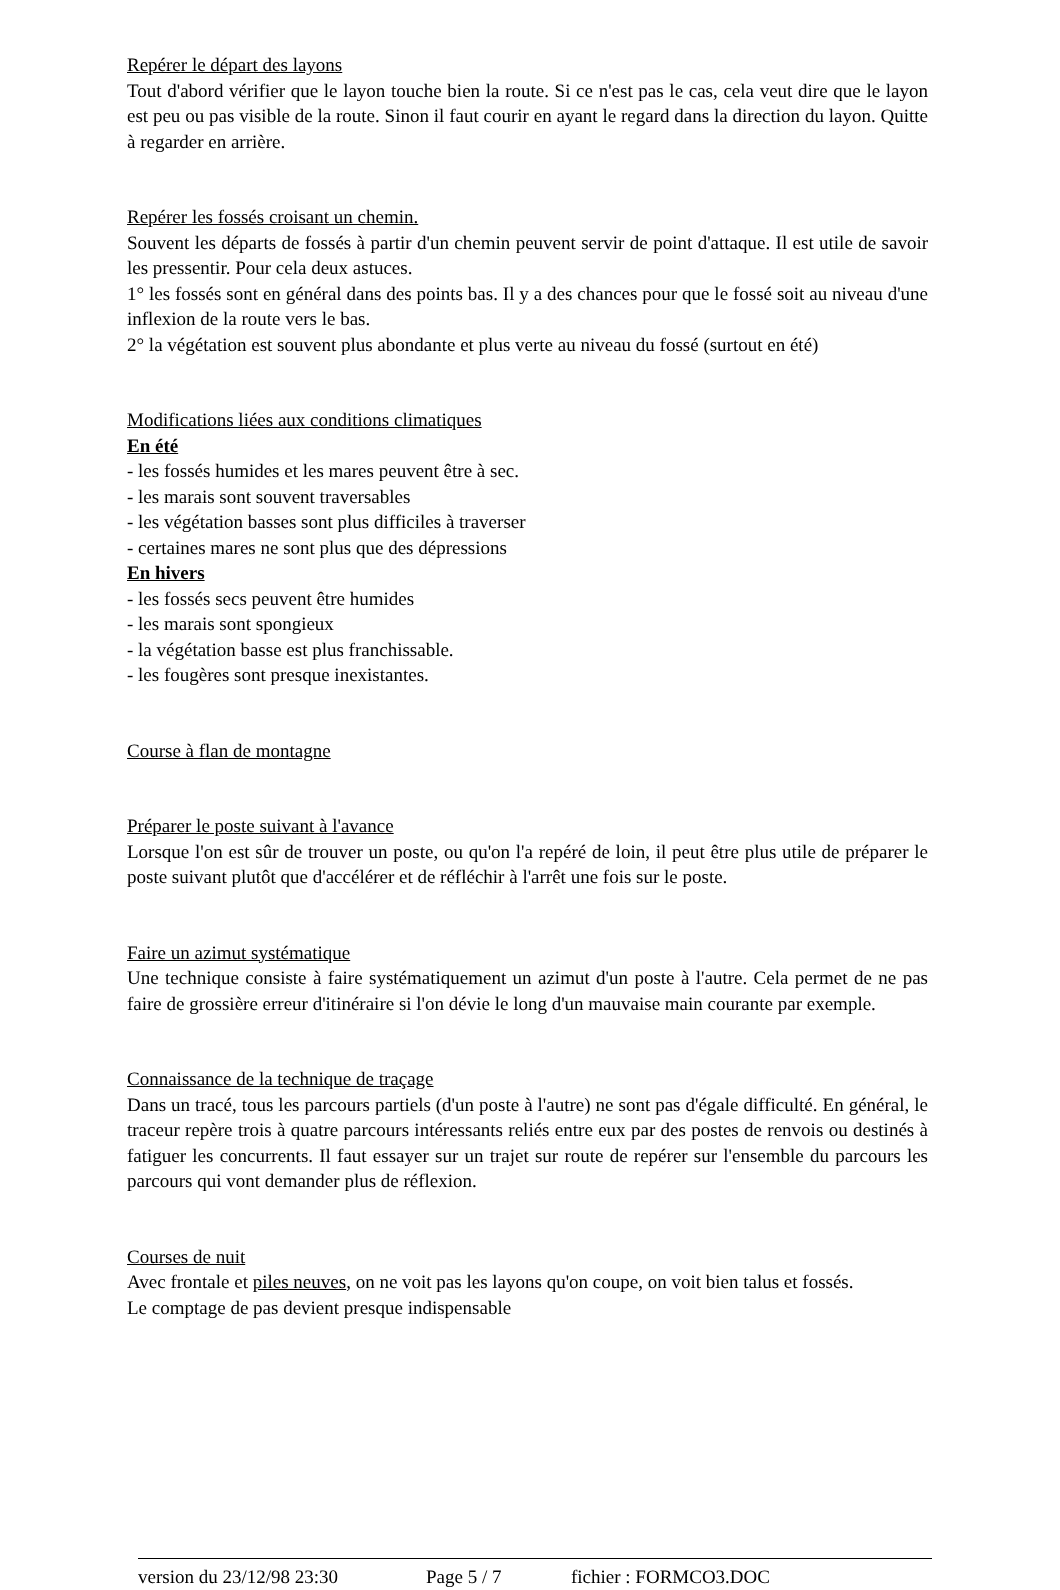Repérer le départ des layons
Tout d'abord vérifier que le layon touche bien la route. Si ce n'est pas le cas, cela veut dire que le layon est peu ou pas visible de la route. Sinon il faut courir en ayant le regard dans la direction du layon. Quitte à regarder en arrière.
Repérer les fossés croisant un chemin.
Souvent les départs de fossés à partir d'un chemin peuvent servir de point d'attaque. Il est utile de savoir les pressentir. Pour cela deux astuces.
1° les fossés sont en général dans des points bas. Il y a des chances pour que le fossé soit au niveau d'une inflexion de la route vers le bas.
2° la végétation est souvent plus abondante et plus verte au niveau du fossé (surtout en été)
Modifications liées aux conditions climatiques
En été
- les fossés humides et les mares peuvent être à sec.
- les marais sont souvent traversables
- les végétation basses sont plus difficiles à traverser
- certaines mares ne sont plus que des dépressions
En hivers
- les fossés secs peuvent être humides
- les marais sont spongieux
- la végétation basse est plus franchissable.
- les fougères sont presque inexistantes.
Course à flan de montagne
Préparer le poste suivant à l'avance
Lorsque l'on est sûr de trouver un poste, ou qu'on l'a repéré de loin, il peut être plus utile de préparer le poste suivant plutôt que d'accélérer et de réfléchir à l'arrêt une fois sur le poste.
Faire un azimut systématique
Une technique consiste à faire systématiquement un azimut d'un poste à l'autre. Cela permet de ne pas faire de grossière erreur d'itinéraire si l'on dévie le long d'un mauvaise main courante par exemple.
Connaissance de la technique de traçage
Dans un tracé, tous les parcours partiels (d'un poste à l'autre) ne sont pas d'égale difficulté. En général, le traceur repère trois à quatre parcours intéressants reliés entre eux par des postes de renvois ou destinés à fatiguer les concurrents. Il faut essayer sur un trajet sur route de repérer sur l'ensemble du parcours les parcours qui vont demander plus de réflexion.
Courses de nuit
Avec frontale et piles neuves, on ne voit pas les layons qu'on coupe, on voit bien talus et fossés.
Le comptage de pas devient presque indispensable
version du 23/12/98 23:30 Page 5 / 7 fichier : FORMCO3.DOC